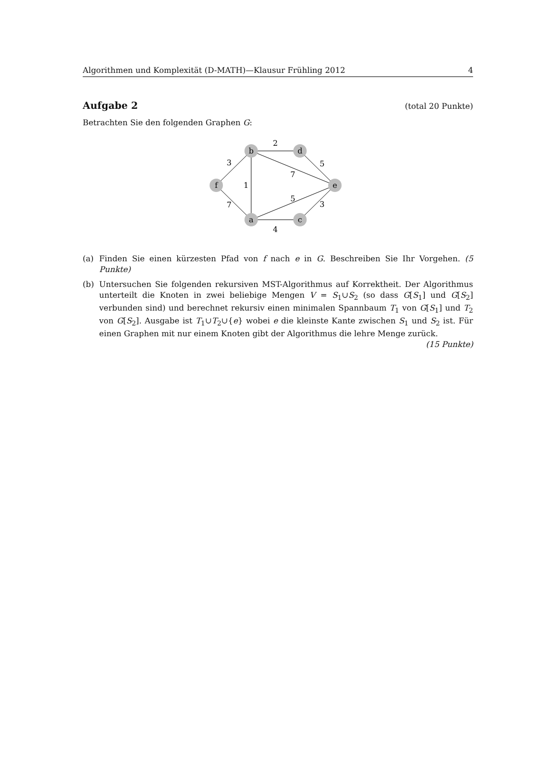Algorithmen und Komplexität (D-MATH)—Klausur Frühling 2012 4
Aufgabe 2 (total 20 Punkte)
Betrachten Sie den folgenden Graphen G:
b
d
f
e
a
c
2
3
1
7
5
5
7
3
4
(a) Finden Sie einen kürzesten Pfad von f nach e in G. Beschreiben Sie Ihr Vorgehen. (5 Punkte)
(b) Untersuchen Sie folgenden rekursiven MST-Algorithmus auf Korrektheit. Der Algorithmus unterteilt die Knoten in zwei beliebige Mengen V = S<sub>1</sub>∪S<sub>2</sub> (so dass G[S<sub>1</sub>] und G[S<sub>2</sub>] verbunden sind) und berechnet rekursiv einen minimalen Spannbaum T<sub>1</sub> von G[S<sub>1</sub>] und T<sub>2</sub> von G[S<sub>2</sub>]. Ausgabe ist T<sub>1</sub>∪T<sub>2</sub>∪{e} wobei e die kleinste Kante zwischen S<sub>1</sub> und S<sub>2</sub> ist. Für einen Graphen mit nur einem Knoten gibt der Algorithmus die lehre Menge zurück. (15 Punkte)